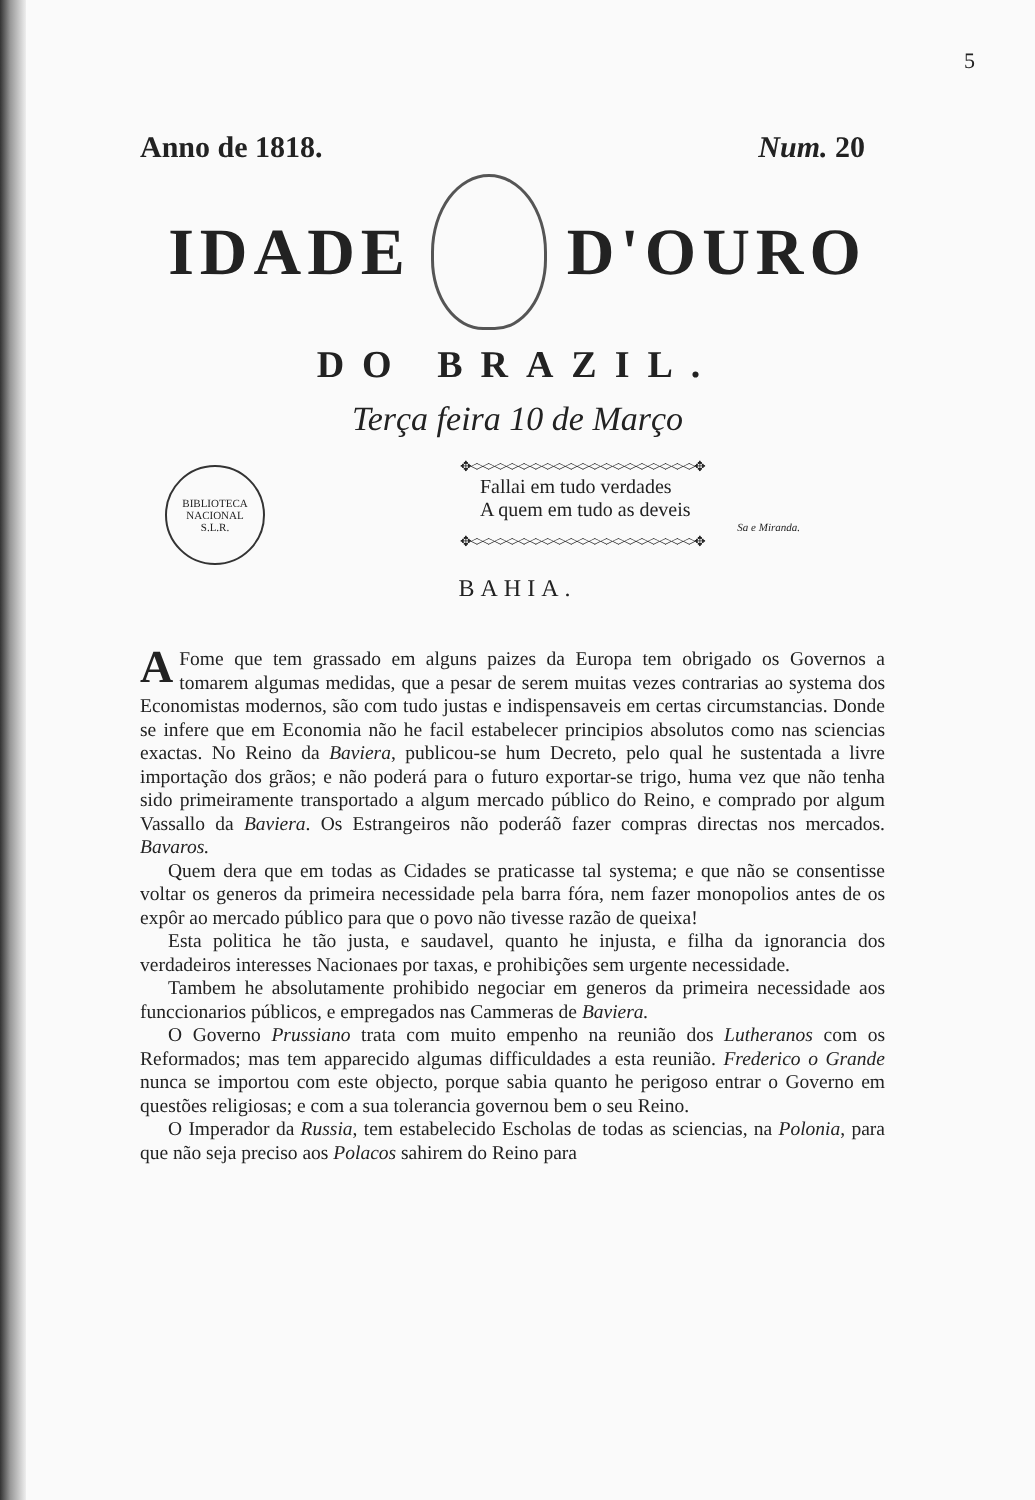5
Anno de 1818. Num. 20
IDADE D'OURO
DO BRAZIL.
Terça feira 10 de Março
BIBLIOTECA NACIONAL
S.L.R.
✥<><><><><><><><><><><><><><><><><><><>✥
Fallai em tudo verdades
A quem em tudo as deveis
Sa e Miranda.
✥<><><><><><><><><><><><><><><><><><><>✥
BAHIA.
A Fome que tem grassado em alguns paizes da Europa tem obrigado os Governos a tomarem algumas medidas, que a pesar de serem muitas vezes contrarias ao systema dos Economistas modernos, são com tudo justas e indispensaveis em certas circumstancias. Donde se infere que em Economia não he facil estabelecer principios absolutos como nas sciencias exactas. No Reino da Baviera, publicou-se hum Decreto, pelo qual he sustentada a livre importação dos grãos; e não poderá para o futuro exportar-se trigo, huma vez que não tenha sido primeiramente transportado a algum mercado público do Reino, e comprado por algum Vassallo da Baviera. Os Estrangeiros não poderáõ fazer compras directas nos mercados. Bavaros.
Quem dera que em todas as Cidades se praticasse tal systema; e que não se consentisse voltar os generos da primeira necessidade pela barra fóra, nem fazer monopolios antes de os expôr ao mercado público para que o povo não tivesse razão de queixa!
Esta politica he tão justa, e saudavel, quanto he injusta, e filha da ignorancia dos verdadeiros interesses Nacionaes por taxas, e prohibições sem urgente necessidade.
Tambem he absolutamente prohibido negociar em generos da primeira necessidade aos funccionarios públicos, e empregados nas Cammeras de Baviera.
O Governo Prussiano trata com muito empenho na reunião dos Lutheranos com os Reformados; mas tem apparecido algumas difficuldades a esta reunião. Frederico o Grande nunca se importou com este objecto, porque sabia quanto he perigoso entrar o Governo em questões religiosas; e com a sua tolerancia governou bem o seu Reino.
O Imperador da Russia, tem estabelecido Escholas de todas as sciencias, na Polonia, para que não seja preciso aos Polacos sahirem do Reino para